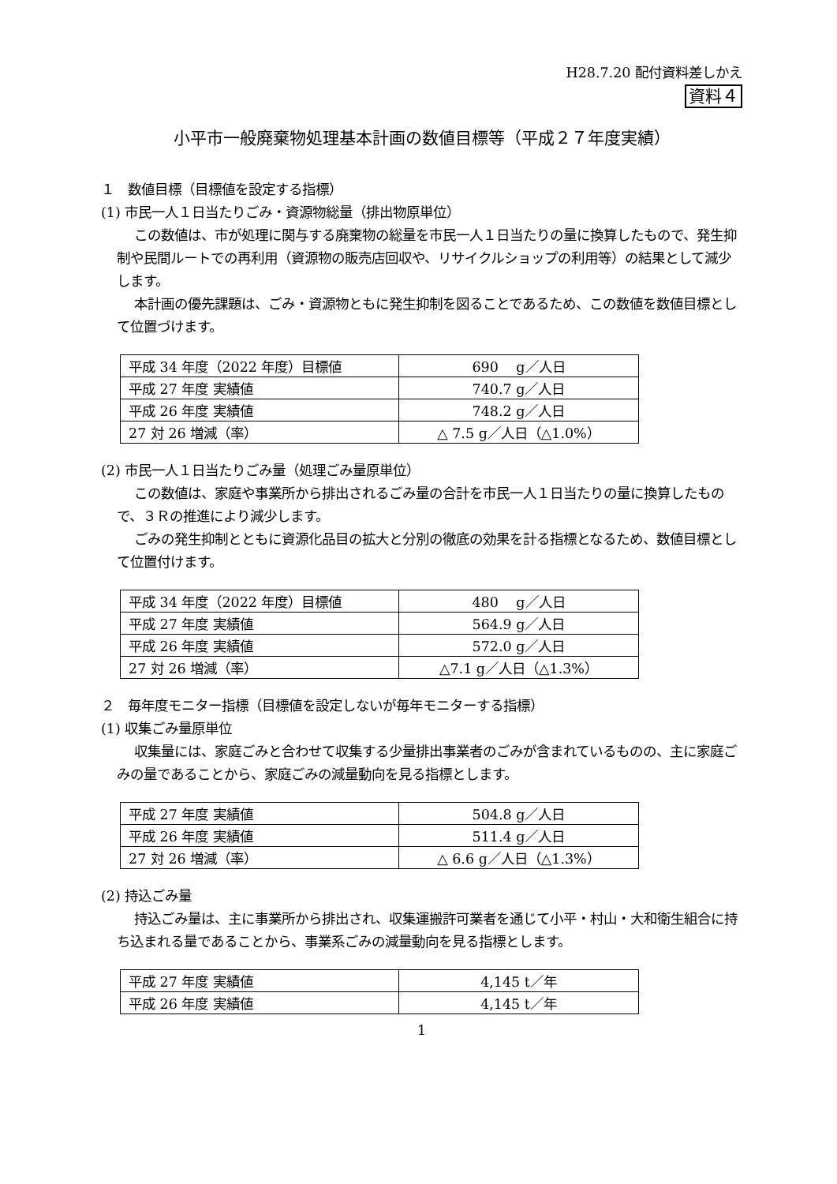H28.7.20 配付資料差しかえ
資料４
小平市一般廃棄物処理基本計画の数値目標等（平成２７年度実績）
１　数値目標（目標値を設定する指標）
(1) 市民一人１日当たりごみ・資源物総量（排出物原単位）
この数値は、市が処理に関与する廃棄物の総量を市民一人１日当たりの量に換算したもので、発生抑制や民間ルートでの再利用（資源物の販売店回収や、リサイクルショップの利用等）の結果として減少します。
本計画の優先課題は、ごみ・資源物ともに発生抑制を図ることであるため、この数値を数値目標として位置づけます。
| 平成 34 年度（2022 年度）目標値 | 690 g／人日 |
| 平成 27 年度 実績値 | 740.7 g／人日 |
| 平成 26 年度 実績値 | 748.2 g／人日 |
| 27 対 26 増減（率） | △ 7.5 g／人日（△1.0%） |
(2) 市民一人１日当たりごみ量（処理ごみ量原単位）
この数値は、家庭や事業所から排出されるごみ量の合計を市民一人１日当たりの量に換算したもので、３Ｒの推進により減少します。
ごみの発生抑制とともに資源化品目の拡大と分別の徹底の効果を計る指標となるため、数値目標として位置付けます。
| 平成 34 年度（2022 年度）目標値 | 480 g／人日 |
| 平成 27 年度 実績値 | 564.9 g／人日 |
| 平成 26 年度 実績値 | 572.0 g／人日 |
| 27 対 26 増減（率） | △7.1 g／人日（△1.3%） |
２　毎年度モニター指標（目標値を設定しないが毎年モニターする指標）
(1) 収集ごみ量原単位
収集量には、家庭ごみと合わせて収集する少量排出事業者のごみが含まれているものの、主に家庭ごみの量であることから、家庭ごみの減量動向を見る指標とします。
| 平成 27 年度 実績値 | 504.8 g／人日 |
| 平成 26 年度 実績値 | 511.4 g／人日 |
| 27 対 26 増減（率） | △ 6.6 g／人日（△1.3%） |
(2) 持込ごみ量
持込ごみ量は、主に事業所から排出され、収集運搬許可業者を通じて小平・村山・大和衛生組合に持ち込まれる量であることから、事業系ごみの減量動向を見る指標とします。
| 平成 27 年度 実績値 | 4,145 t／年 |
| 平成 26 年度 実績値 | 4,145 t／年 |
1